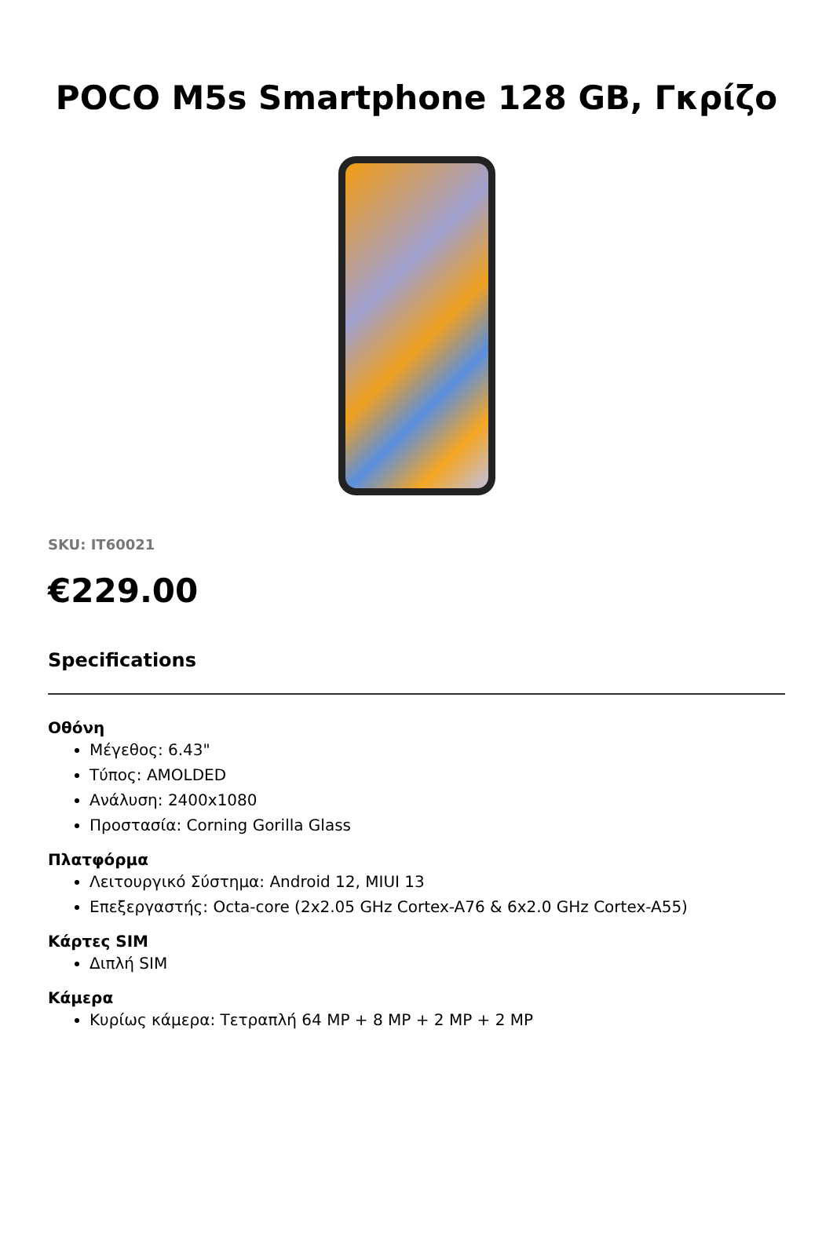POCO M5s Smartphone 128 GB, Γκρίζο
SKU: IT60021
€229.00
Specifications
Οθόνη
Μέγεθος: 6.43"
Τύπος: AMOLDED
Ανάλυση: 2400x1080
Προστασία: Corning Gorilla Glass
Πλατφόρμα
Λειτουργικό Σύστημα: Android 12, MIUI 13
Επεξεργαστής: Octa-core (2x2.05 GHz Cortex-A76 & 6x2.0 GHz Cortex-A55)
Κάρτες SIM
Διπλή SIM
Κάμερα
Κυρίως κάμερα: Τετραπλή 64 MP + 8 MP + 2 MP + 2 MP